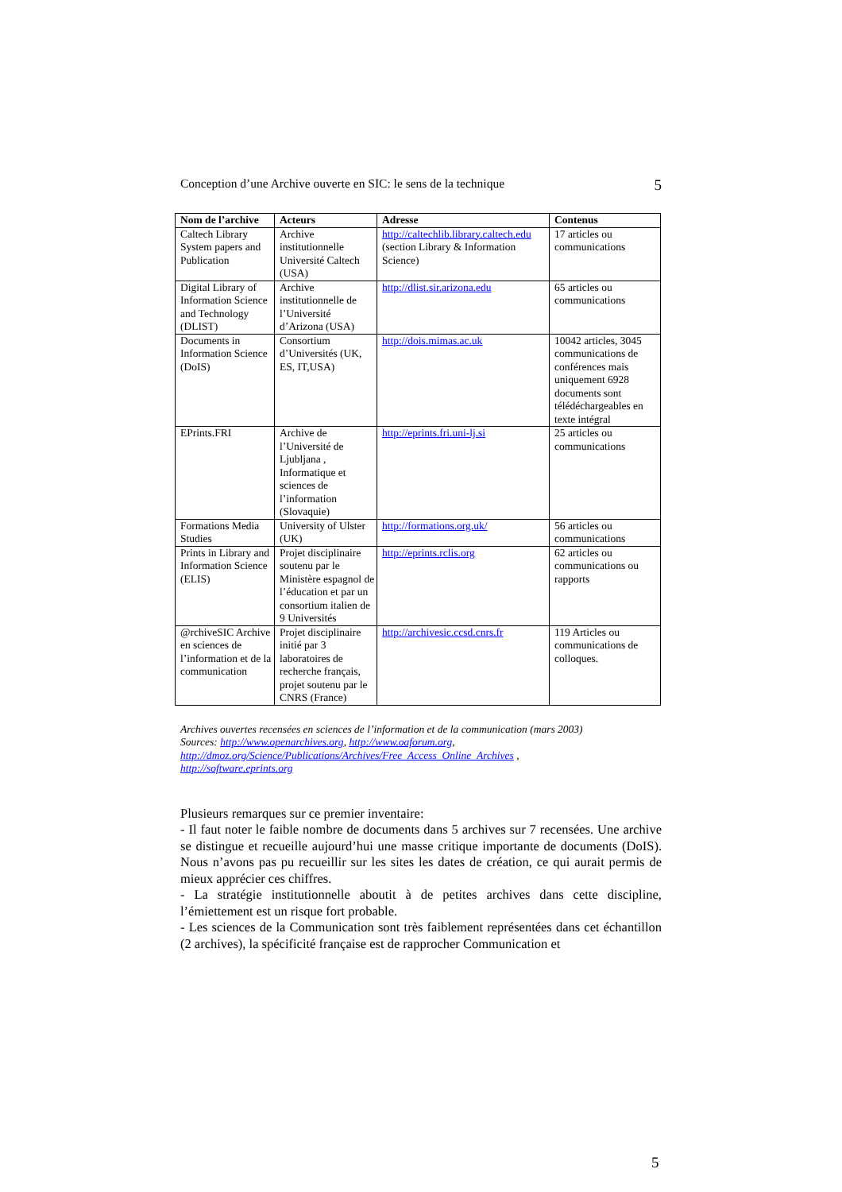Conception d’une Archive ouverte en SIC: le sens de la technique 5
| Nom de l’archive | Acteurs | Adresse | Contenus |
| --- | --- | --- | --- |
| Caltech Library System papers and Publication | Archive institutionnelle Université Caltech (USA) | http://caltechlib.library.caltech.edu (section Library & Information Science) | 17 articles ou communications |
| Digital Library of Information Science and Technology (DLIST) | Archive institutionnelle de l’Université d’Arizona (USA) | http://dlist.sir.arizona.edu | 65 articles ou communications |
| Documents in Information Science (DoIS) | Consortium d’Universités (UK, ES, IT,USA) | http://dois.mimas.ac.uk | 10042 articles, 3045 communications de conférences mais uniquement 6928 documents sont télédéchargeables en texte intégral |
| EPrints.FRI | Archive de l’Université de Ljubljana , Informatique et sciences de l’information (Slovaquie) | http://eprints.fri.uni-lj.si | 25 articles ou communications |
| Formations Media Studies | University of Ulster (UK) | http://formations.org.uk/ | 56 articles ou communications |
| Prints in Library and Information Science (ELIS) | Projet disciplinaire soutenu par le Ministère espagnol de l’éducation et par un consortium italien de 9 Universités | http://eprints.rclis.org | 62 articles ou communications ou rapports |
| @rchiveSIC Archive en sciences de l’information et de la communication | Projet disciplinaire initié par 3 laboratoires de recherche français, projet soutenu par le CNRS (France) | http://archivesic.ccsd.cnrs.fr | 119 Articles ou communications de colloques. |
Archives ouvertes recensées en sciences de l’information et de la communication (mars 2003)
Sources: http://www.openarchives.org, http://www.oaforum.org,
http://dmoz.org/Science/Publications/Archives/Free_Access_Online_Archives ,
http://software.eprints.org
Plusieurs remarques sur ce premier inventaire:
- Il faut noter le faible nombre de documents dans 5 archives sur 7 recensées. Une archive se distingue et recueille aujourd’hui une masse critique importante de documents (DoIS). Nous n’avons pas pu recueillir sur les sites les dates de création, ce qui aurait permis de mieux apprécier ces chiffres.
- La stratégie institutionnelle aboutit à de petites archives dans cette discipline, l’émiettement est un risque fort probable.
- Les sciences de la Communication sont très faiblement représentées dans cet échantillon (2 archives), la spécificité française est de rapprocher Communication et
5